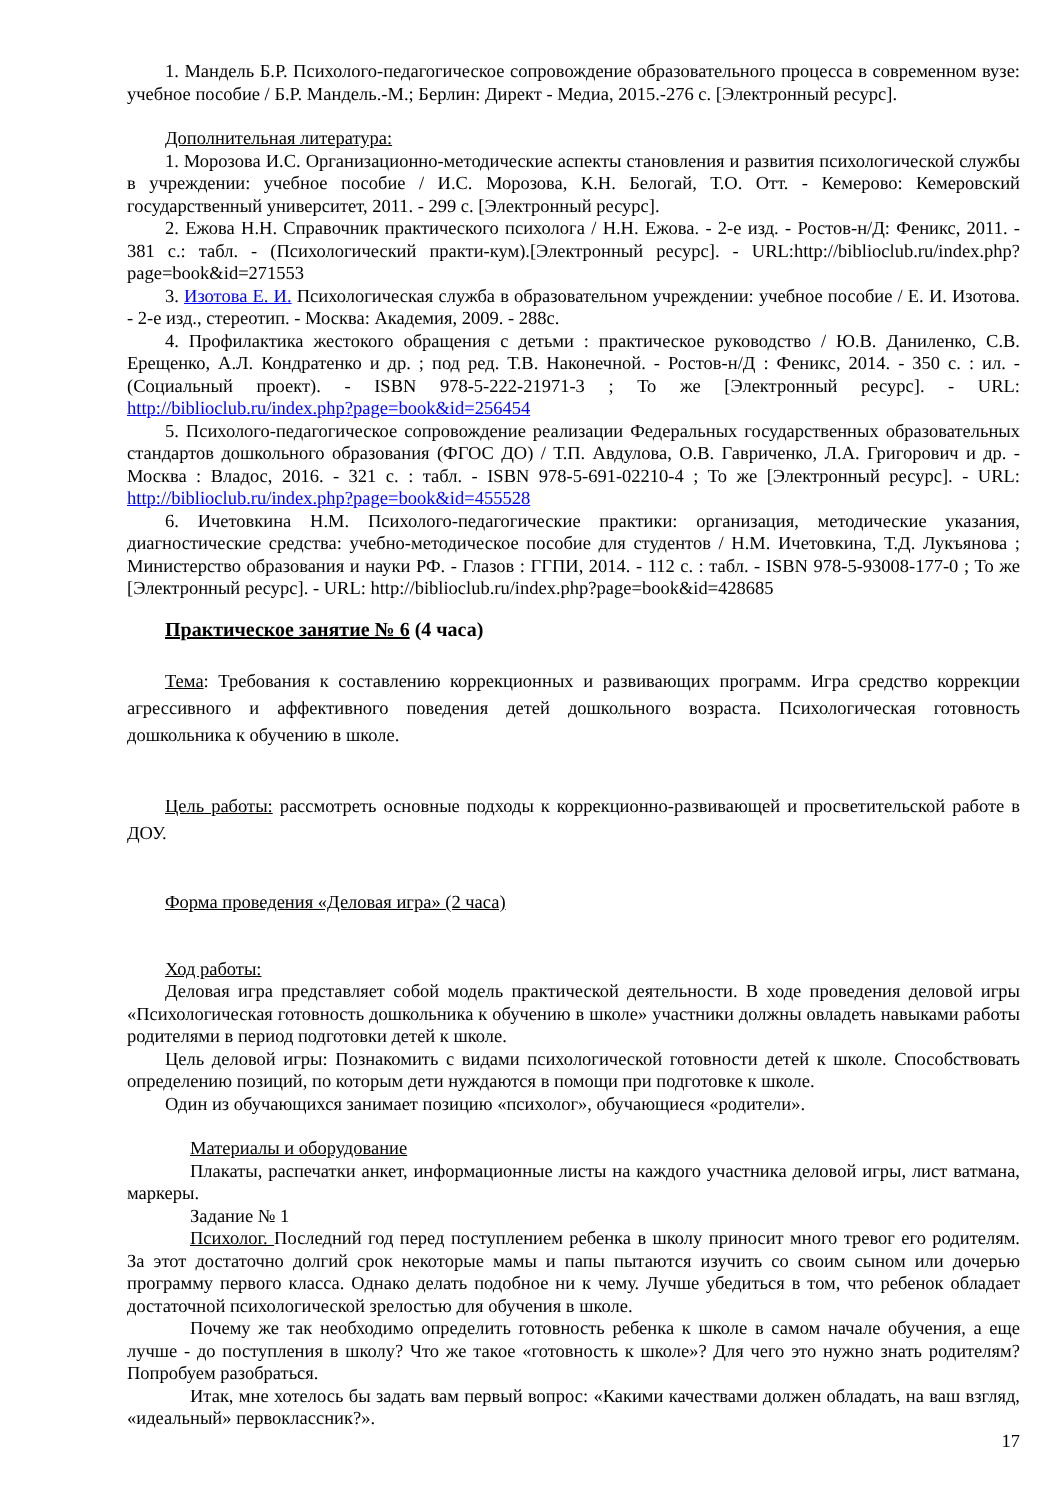1. Мандель Б.Р. Психолого-педагогическое сопровождение образовательного процесса в современном вузе: учебное пособие / Б.Р. Мандель.-М.; Берлин: Директ - Медиа, 2015.-276 с. [Электронный ресурс].
Дополнительная литература:
1. Морозова И.С. Организационно-методические аспекты становления и развития психологической службы в учреждении: учебное пособие / И.С. Морозова, К.Н. Белогай, Т.О. Отт. - Кемерово: Кемеровский государственный университет, 2011. - 299 с. [Электронный ресурс].
2. Ежова Н.Н. Справочник практического психолога / Н.Н. Ежова. - 2-е изд. - Ростов-н/Д: Феникс, 2011. - 381 с.: табл. - (Психологический практи-кум).[Электронный ресурс]. - URL:http://biblioclub.ru/index.php?page=book&id=271553
3. Изотова Е. И. Психологическая служба в образовательном учреждении: учебное пособие / Е. И. Изотова. - 2-е изд., стереотип. - Москва: Академия, 2009. - 288с.
4. Профилактика жестокого обращения с детьми : практическое руководство / Ю.В. Даниленко, С.В. Ерещенко, А.Л. Кондратенко и др. ; под ред. Т.В. Наконечной. - Ростов-н/Д : Феникс, 2014. - 350 с. : ил. - (Социальный проект). - ISBN 978-5-222-21971-3 ; То же [Электронный ресурс]. - URL: http://biblioclub.ru/index.php?page=book&id=256454
5. Психолого-педагогическое сопровождение реализации Федеральных государственных образовательных стандартов дошкольного образования (ФГОС ДО) / Т.П. Авдулова, О.В. Гавриченко, Л.А. Григорович и др. - Москва : Владос, 2016. - 321 с. : табл. - ISBN 978-5-691-02210-4 ; То же [Электронный ресурс]. - URL: http://biblioclub.ru/index.php?page=book&id=455528
6. Ичетовкина Н.М. Психолого-педагогические практики: организация, методические указания, диагностические средства: учебно-методическое пособие для студентов / Н.М. Ичетовкина, Т.Д. Лукъянова ; Министерство образования и науки РФ. - Глазов : ГГПИ, 2014. - 112 с. : табл. - ISBN 978-5-93008-177-0 ; То же [Электронный ресурс]. - URL: http://biblioclub.ru/index.php?page=book&id=428685
Практическое занятие № 6 (4 часа)
Тема: Требования к составлению коррекционных и развивающих программ. Игра средство коррекции агрессивного и аффективного поведения детей дошкольного возраста. Психологическая готовность дошкольника к обучению в школе.
Цель работы: рассмотреть основные подходы к коррекционно-развивающей и просветительской работе в ДОУ.
Форма проведения «Деловая игра» (2 часа)
Ход работы:
Деловая игра представляет собой модель практической деятельности. В ходе проведения деловой игры «Психологическая готовность дошкольника к обучению в школе» участники должны овладеть навыками работы родителями в период подготовки детей к школе.
Цель деловой игры: Познакомить с видами психологической готовности детей к школе. Способствовать определению позиций, по которым дети нуждаются в помощи при подготовке к школе.
Один из обучающихся занимает позицию «психолог», обучающиеся «родители».
Материалы и оборудование
Плакаты, распечатки анкет, информационные листы на каждого участника деловой игры, лист ватмана, маркеры.
Задание № 1
Психолог. Последний год перед поступлением ребенка в школу приносит много тревог его родителям. За этот достаточно долгий срок некоторые мамы и папы пытаются изучить со своим сыном или дочерью программу первого класса. Однако делать подобное ни к чему. Лучше убедиться в том, что ребенок обладает достаточной психологической зрелостью для обучения в школе.
Почему же так необходимо определить готовность ребенка к школе в самом начале обучения, а еще лучше - до поступления в школу? Что же такое «готовность к школе»? Для чего это нужно знать родителям? Попробуем разобраться.
Итак, мне хотелось бы задать вам первый вопрос: «Какими качествами должен обладать, на ваш взгляд, «идеальный» первоклассник?».
17